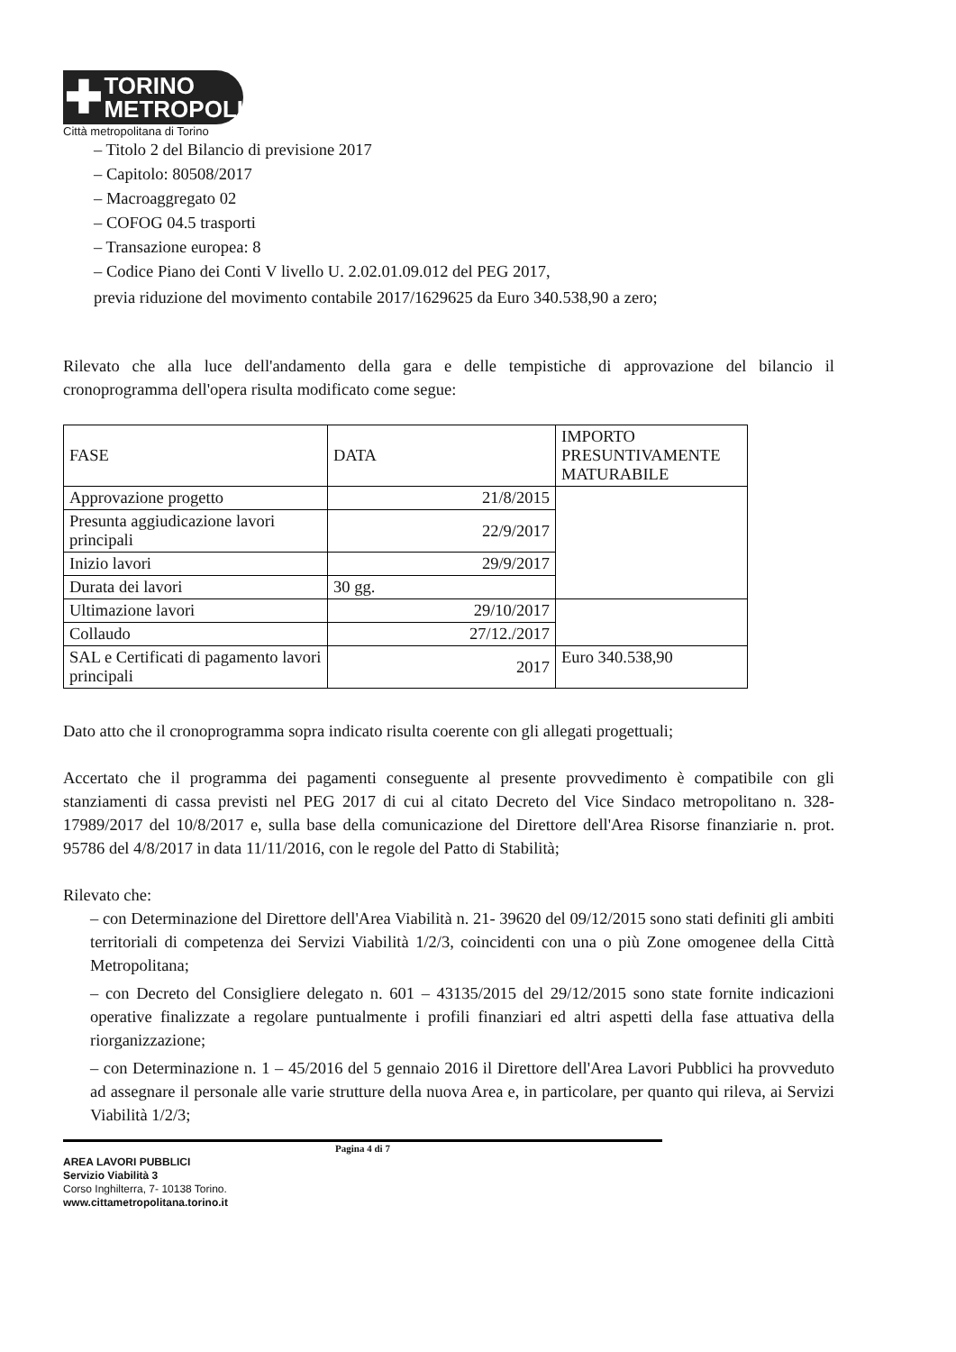✚
TORINO
METROPOLI
Città metropolitana di Torino
– Titolo 2 del Bilancio di previsione 2017
– Capitolo: 80508/2017
– Macroaggregato 02
– COFOG 04.5 trasporti
– Transazione europea: 8
– Codice Piano dei Conti V livello U. 2.02.01.09.012 del PEG 2017,
previa riduzione del movimento contabile 2017/1629625 da Euro 340.538,90 a zero;
Rilevato che alla luce dell'andamento della gara e delle tempistiche di approvazione del bilancio il cronoprogramma dell'opera risulta modificato come segue:
| FASE | DATA | IMPORTO PRESUNTIVAMENTE MATURABILE |
| --- | --- | --- |
| Approvazione progetto | 21/8/2015 | |
| Presunta aggiudicazione lavori principali | 22/9/2017 | |
| Inizio lavori | 29/9/2017 | |
| Durata dei lavori | 30 gg. | |
| Ultimazione lavori | 29/10/2017 | |
| Collaudo | 27/12./2017 | |
| SAL e Certificati di pagamento lavori principali | 2017 | Euro 340.538,90 |
Dato atto che il cronoprogramma sopra indicato risulta coerente con gli allegati progettuali;
Accertato che il programma dei pagamenti conseguente al presente provvedimento è compatibile con gli stanziamenti di cassa previsti nel PEG 2017 di cui al citato Decreto del Vice Sindaco metropolitano n. 328- 17989/2017 del 10/8/2017 e, sulla base della comunicazione del Direttore dell'Area Risorse finanziarie n. prot. 95786 del 4/8/2017 in data 11/11/2016, con le regole del Patto di Stabilità;
Rilevato che:
– con Determinazione del Direttore dell'Area Viabilità n. 21- 39620 del 09/12/2015 sono stati definiti gli ambiti territoriali di competenza dei Servizi Viabilità 1/2/3, coincidenti con una o più Zone omogenee della Città Metropolitana;
– con Decreto del Consigliere delegato n. 601 – 43135/2015 del 29/12/2015 sono state fornite indicazioni operative finalizzate a regolare puntualmente i profili finanziari ed altri aspetti della fase attuativa della riorganizzazione;
– con Determinazione n. 1 – 45/2016 del 5 gennaio 2016 il Direttore dell'Area Lavori Pubblici ha provveduto ad assegnare il personale alle varie strutture della nuova Area e, in particolare, per quanto qui rileva, ai Servizi Viabilità 1/2/3;
Pagina 4 di 7
AREA LAVORI PUBBLICI
Servizio Viabilità 3
Corso Inghilterra, 7- 10138 Torino.
www.cittametropolitana.torino.it